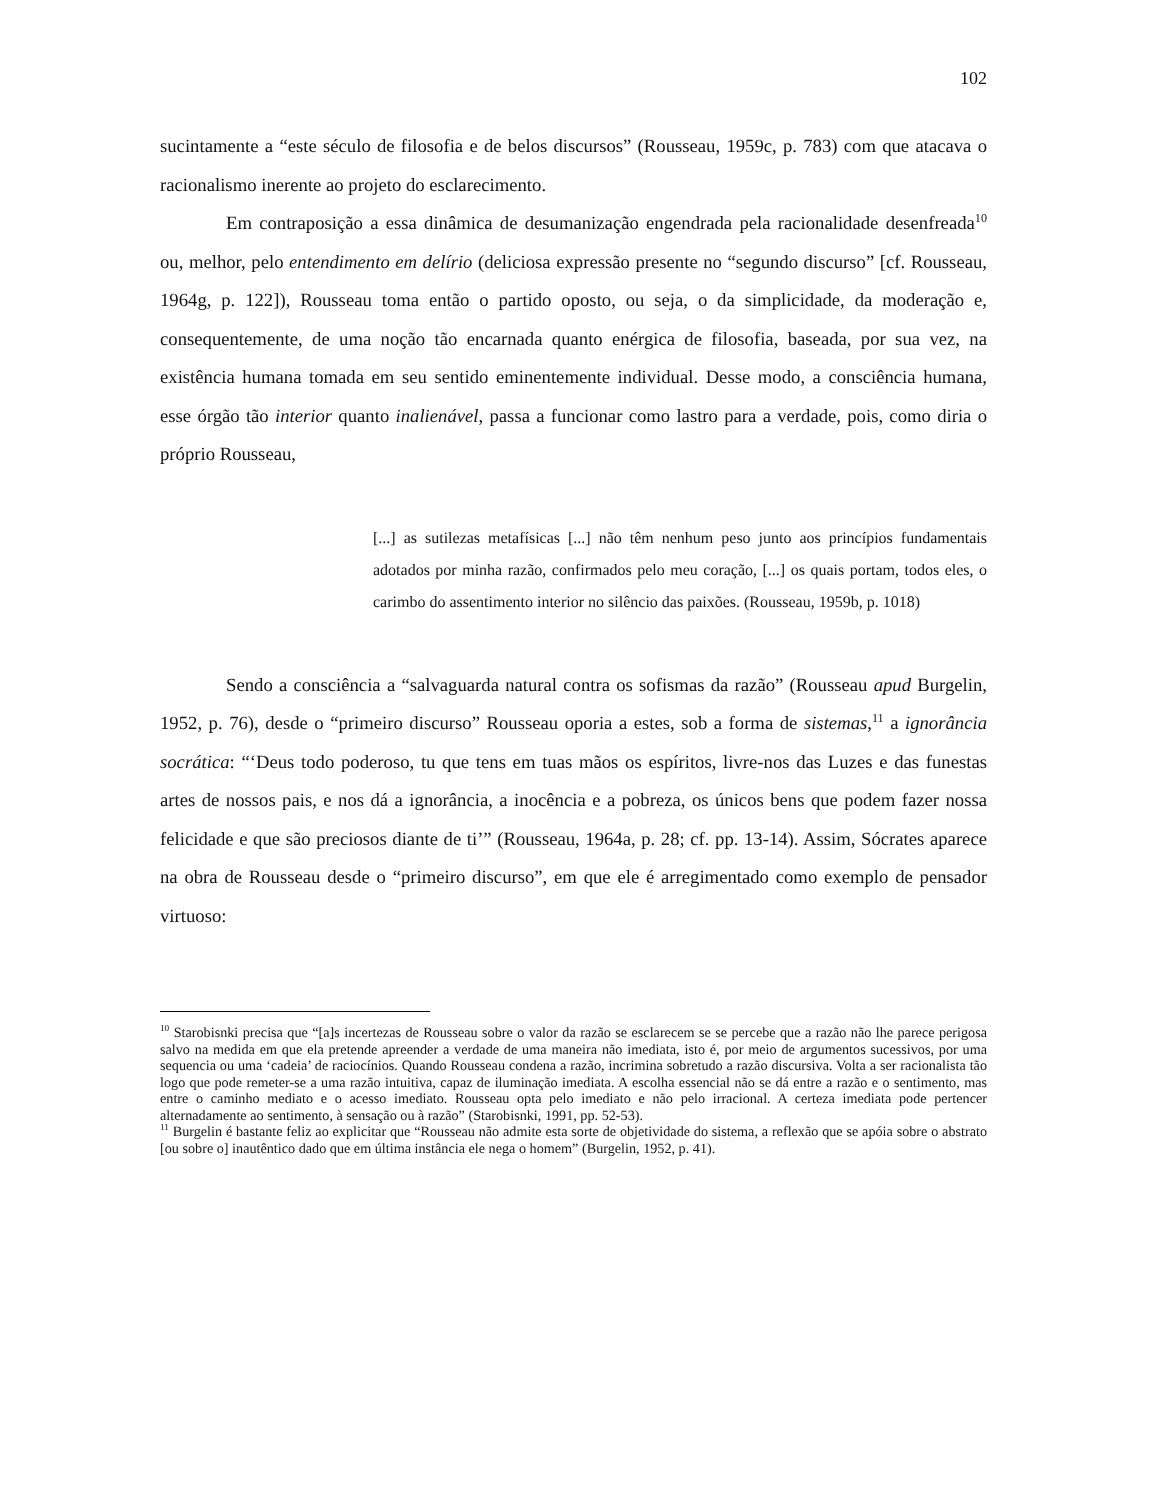102
sucintamente a “este século de filosofia e de belos discursos” (Rousseau, 1959c, p. 783) com que atacava o racionalismo inerente ao projeto do esclarecimento.
Em contraposição a essa dinâmica de desumanização engendrada pela racionalidade desenfreada<sup>10</sup> ou, melhor, pelo entendimento em delírio (deliciosa expressão presente no “segundo discurso” [cf. Rousseau, 1964g, p. 122]), Rousseau toma então o partido oposto, ou seja, o da simplicidade, da moderação e, consequentemente, de uma noção tão encarnada quanto enérgica de filosofia, baseada, por sua vez, na existência humana tomada em seu sentido eminentemente individual. Desse modo, a consciência humana, esse órgão tão interior quanto inalienável, passa a funcionar como lastro para a verdade, pois, como diria o próprio Rousseau,
[...] as sutilezas metafísicas [...] não têm nenhum peso junto aos princípios fundamentais adotados por minha razão, confirmados pelo meu coração, [...] os quais portam, todos eles, o carimbo do assentimento interior no silêncio das paixões. (Rousseau, 1959b, p. 1018)
Sendo a consciência a “salvaguarda natural contra os sofismas da razão” (Rousseau apud Burgelin, 1952, p. 76), desde o “primeiro discurso” Rousseau oporia a estes, sob a forma de sistemas,<sup>11</sup> a ignorância socrática: “‘Deus todo poderoso, tu que tens em tuas mãos os espíritos, livre-nos das Luzes e das funestas artes de nossos pais, e nos dá a ignorância, a inocência e a pobreza, os únicos bens que podem fazer nossa felicidade e que são preciosos diante de ti’” (Rousseau, 1964a, p. 28; cf. pp. 13-14). Assim, Sócrates aparece na obra de Rousseau desde o “primeiro discurso”, em que ele é arregimentado como exemplo de pensador virtuoso:
<sup>10</sup> Starobisnki precisa que “[a]s incertezas de Rousseau sobre o valor da razão se esclarecem se se percebe que a razão não lhe parece perigosa salvo na medida em que ela pretende apreender a verdade de uma maneira não imediata, isto é, por meio de argumentos sucessivos, por uma sequencia ou uma ‘cadeia’ de raciocínios. Quando Rousseau condena a razão, incrimina sobretudo a razão discursiva. Volta a ser racionalista tão logo que pode remeter-se a uma razão intuitiva, capaz de iluminação imediata. A escolha essencial não se dá entre a razão e o sentimento, mas entre o caminho mediato e o acesso imediato. Rousseau opta pelo imediato e não pelo irracional. A certeza imediata pode pertencer alternadamente ao sentimento, à sensação ou à razão” (Starobisnki, 1991, pp. 52-53).
<sup>11</sup> Burgelin é bastante feliz ao explicitar que “Rousseau não admite esta sorte de objetividade do sistema, a reflexão que se apóia sobre o abstrato [ou sobre o] inautêntico dado que em última instância ele nega o homem” (Burgelin, 1952, p. 41).